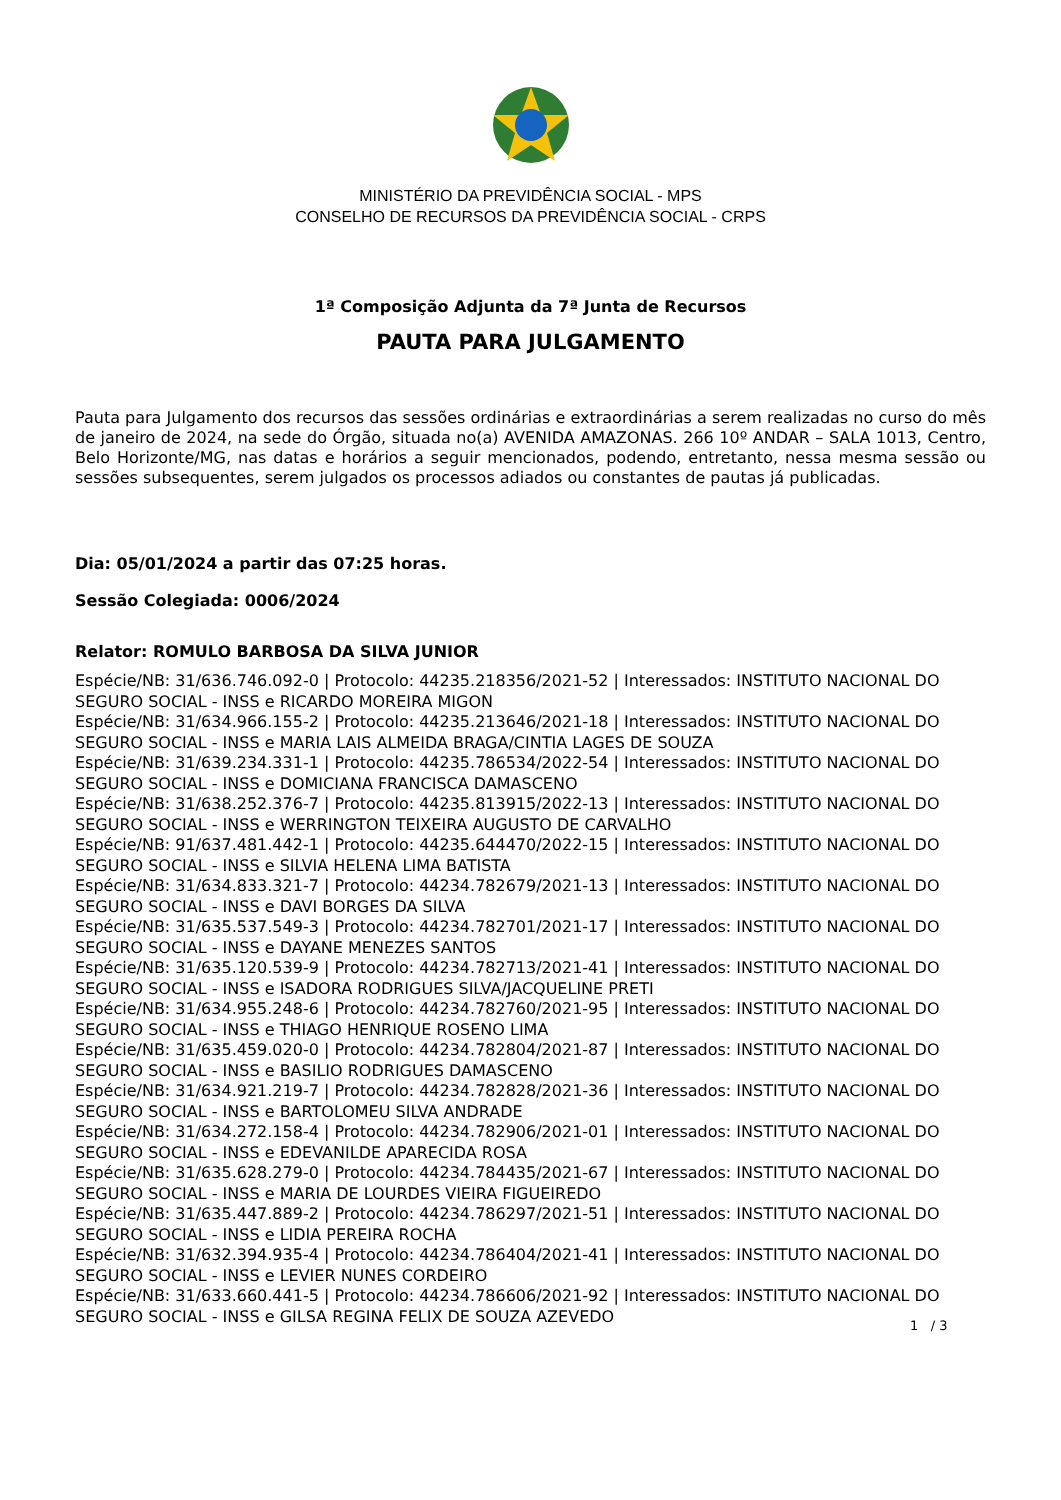MINISTÉRIO DA PREVIDÊNCIA SOCIAL - MPS
CONSELHO DE RECURSOS DA PREVIDÊNCIA SOCIAL - CRPS
1ª Composição Adjunta da 7ª Junta de Recursos
PAUTA PARA JULGAMENTO
Pauta para Julgamento dos recursos das sessões ordinárias e extraordinárias a serem realizadas no curso do mês de janeiro de 2024, na sede do Órgão, situada no(a) AVENIDA AMAZONAS. 266 10º ANDAR – SALA 1013, Centro, Belo Horizonte/MG, nas datas e horários a seguir mencionados, podendo, entretanto, nessa mesma sessão ou sessões subsequentes, serem julgados os processos adiados ou constantes de pautas já publicadas.
Dia: 05/01/2024 a partir das 07:25 horas.
Sessão Colegiada: 0006/2024
Relator: ROMULO BARBOSA DA SILVA JUNIOR
Espécie/NB: 31/636.746.092-0 | Protocolo: 44235.218356/2021-52 | Interessados: INSTITUTO NACIONAL DO SEGURO SOCIAL - INSS e RICARDO MOREIRA MIGON
Espécie/NB: 31/634.966.155-2 | Protocolo: 44235.213646/2021-18 | Interessados: INSTITUTO NACIONAL DO SEGURO SOCIAL - INSS e MARIA LAIS ALMEIDA BRAGA/CINTIA LAGES DE SOUZA
Espécie/NB: 31/639.234.331-1 | Protocolo: 44235.786534/2022-54 | Interessados: INSTITUTO NACIONAL DO SEGURO SOCIAL - INSS e DOMICIANA FRANCISCA DAMASCENO
Espécie/NB: 31/638.252.376-7 | Protocolo: 44235.813915/2022-13 | Interessados: INSTITUTO NACIONAL DO SEGURO SOCIAL - INSS e WERRINGTON TEIXEIRA AUGUSTO DE CARVALHO
Espécie/NB: 91/637.481.442-1 | Protocolo: 44235.644470/2022-15 | Interessados: INSTITUTO NACIONAL DO SEGURO SOCIAL - INSS e SILVIA HELENA LIMA BATISTA
Espécie/NB: 31/634.833.321-7 | Protocolo: 44234.782679/2021-13 | Interessados: INSTITUTO NACIONAL DO SEGURO SOCIAL - INSS e DAVI BORGES DA SILVA
Espécie/NB: 31/635.537.549-3 | Protocolo: 44234.782701/2021-17 | Interessados: INSTITUTO NACIONAL DO SEGURO SOCIAL - INSS e DAYANE MENEZES SANTOS
Espécie/NB: 31/635.120.539-9 | Protocolo: 44234.782713/2021-41 | Interessados: INSTITUTO NACIONAL DO SEGURO SOCIAL - INSS e ISADORA RODRIGUES SILVA/JACQUELINE PRETI
Espécie/NB: 31/634.955.248-6 | Protocolo: 44234.782760/2021-95 | Interessados: INSTITUTO NACIONAL DO SEGURO SOCIAL - INSS e THIAGO HENRIQUE ROSENO LIMA
Espécie/NB: 31/635.459.020-0 | Protocolo: 44234.782804/2021-87 | Interessados: INSTITUTO NACIONAL DO SEGURO SOCIAL - INSS e BASILIO RODRIGUES DAMASCENO
Espécie/NB: 31/634.921.219-7 | Protocolo: 44234.782828/2021-36 | Interessados: INSTITUTO NACIONAL DO SEGURO SOCIAL - INSS e BARTOLOMEU SILVA ANDRADE
Espécie/NB: 31/634.272.158-4 | Protocolo: 44234.782906/2021-01 | Interessados: INSTITUTO NACIONAL DO SEGURO SOCIAL - INSS e EDEVANILDE APARECIDA ROSA
Espécie/NB: 31/635.628.279-0 | Protocolo: 44234.784435/2021-67 | Interessados: INSTITUTO NACIONAL DO SEGURO SOCIAL - INSS e MARIA DE LOURDES VIEIRA FIGUEIREDO
Espécie/NB: 31/635.447.889-2 | Protocolo: 44234.786297/2021-51 | Interessados: INSTITUTO NACIONAL DO SEGURO SOCIAL - INSS e LIDIA PEREIRA ROCHA
Espécie/NB: 31/632.394.935-4 | Protocolo: 44234.786404/2021-41 | Interessados: INSTITUTO NACIONAL DO SEGURO SOCIAL - INSS e LEVIER NUNES CORDEIRO
Espécie/NB: 31/633.660.441-5 | Protocolo: 44234.786606/2021-92 | Interessados: INSTITUTO NACIONAL DO SEGURO SOCIAL - INSS e GILSA REGINA FELIX DE SOUZA AZEVEDO
1 / 3